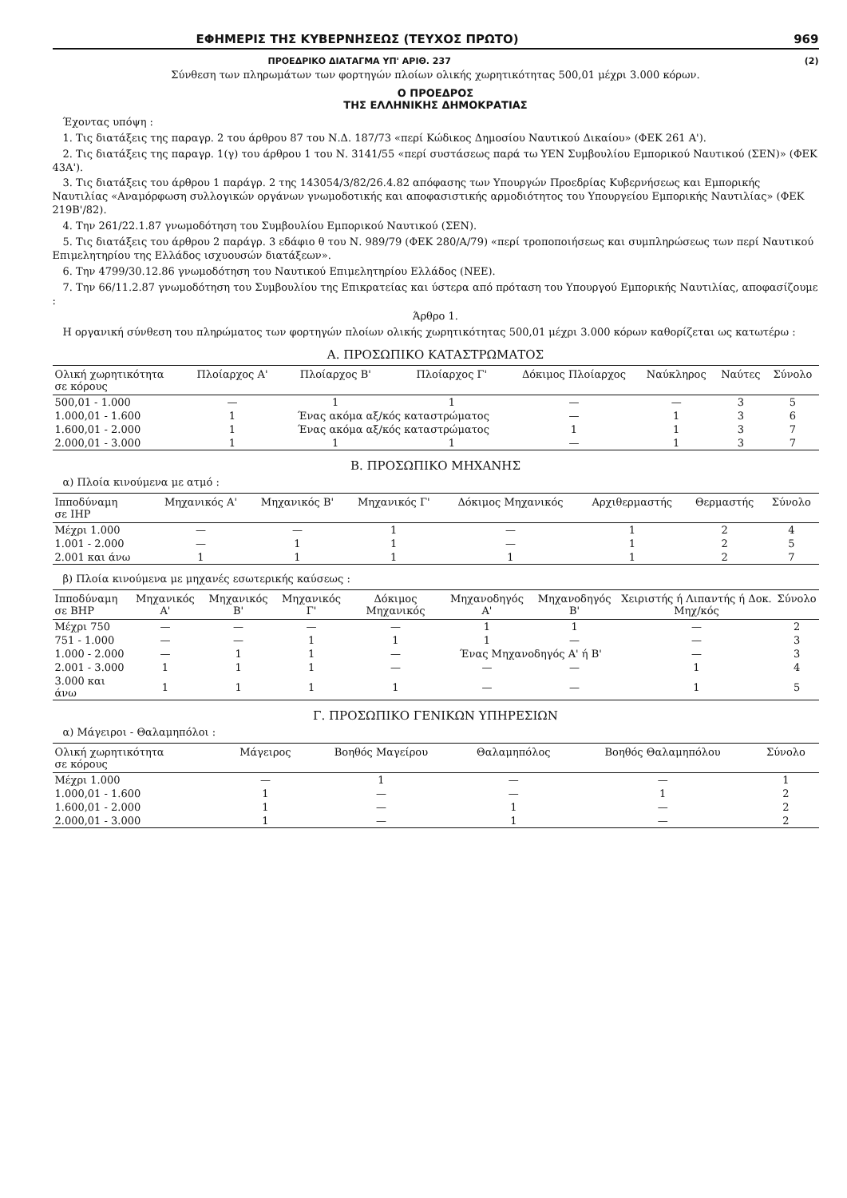ΕΦΗΜΕΡΙΣ ΤΗΣ ΚΥΒΕΡΝΗΣΕΩΣ (ΤΕΥΧΟΣ ΠΡΩΤΟ) 969
ΠΡΟΕΔΡΙΚΟ ΔΙΑΤΑΓΜΑ ΥΠ' ΑΡΙΘ. 237 (2)
Σύνθεση των πληρωμάτων των φορτηγών πλοίων ολικής χωρητικότητας 500,01 μέχρι 3.000 κόρων.
Ο ΠΡΟΕΔΡΟΣ
ΤΗΣ ΕΛΛΗΝΙΚΗΣ ΔΗΜΟΚΡΑΤΙΑΣ
 Έχοντας υπόψη :
 1. Τις διατάξεις της παραγρ. 2 του άρθρου 87 του Ν.Δ. 187/73 «περί Κώδικος Δημοσίου Ναυτικού Δικαίου» (ΦΕΚ 261 Α').
 2. Τις διατάξεις της παραγρ. 1(γ) του άρθρου 1 του Ν. 3141/55 «περί συστάσεως παρά τω ΥΕΝ Συμβουλίου Εμπορικού Ναυτικού (ΣΕΝ)» (ΦΕΚ 43Α').
 3. Τις διατάξεις του άρθρου 1 παράγρ. 2 της 143054/3/82/26.4.82 απόφασης των Υπουργών Προεδρίας Κυβερνήσεως και Εμπορικής Ναυτιλίας «Αναμόρφωση συλλογικών οργάνων γνωμοδοτικής και αποφασιστικής αρμοδιότητος του Υπουργείου Εμπορικής Ναυτιλίας» (ΦΕΚ 219Β'/82).
 4. Την 261/22.1.87 γνωμοδότηση του Συμβουλίου Εμπορικού Ναυτικού (ΣΕΝ).
 5. Τις διατάξεις του άρθρου 2 παράγρ. 3 εδάφιο θ του Ν. 989/79 (ΦΕΚ 280/Α/79) «περί τροποποιήσεως και συμπληρώσεως των περί Ναυτικού Επιμελητηρίου της Ελλάδος ισχυουσών διατάξεων».
 6. Την 4799/30.12.86 γνωμοδότηση του Ναυτικού Επιμελητηρίου Ελλάδος (ΝΕΕ).
 7. Την 66/11.2.87 γνωμοδότηση του Συμβουλίου της Επικρατείας και ύστερα από πρόταση του Υπουργού Εμπορικής Ναυτιλίας, αποφασίζουμε :
Άρθρο 1.
 Η οργανική σύνθεση του πληρώματος των φορτηγών πλοίων ολικής χωρητικότητας 500,01 μέχρι 3.000 κόρων καθορίζεται ως κατωτέρω :
Α. ΠΡΟΣΩΠΙΚΟ ΚΑΤΑΣΤΡΩΜΑΤΟΣ
| Ολική χωρητικότητα σε κόρους | Πλοίαρχος Α' | Πλοίαρχος Β' | Πλοίαρχος Γ' | Δόκιμος Πλοίαρχος | Ναύκληρος | Ναύτες | Σύνολο |
| --- | --- | --- | --- | --- | --- | --- | --- |
| 500,01 - 1.000 | — | 1 | 1 | — | — | 3 | 5 |
| 1.000,01 - 1.600 | 1 | Ένας ακόμα αξ/κός καταστρώματος | | — | 1 | 3 | 6 |
| 1.600,01 - 2.000 | 1 | Ένας ακόμα αξ/κός καταστρώματος | | 1 | 1 | 3 | 7 |
| 2.000,01 - 3.000 | 1 | 1 | 1 | — | 1 | 3 | 7 |
Β. ΠΡΟΣΩΠΙΚΟ ΜΗΧΑΝΗΣ
 α) Πλοία κινούμενα με ατμό :
| Ιπποδύναμη σε ΙΗΡ | Μηχανικός Α' | Μηχανικός Β' | Μηχανικός Γ' | Δόκιμος Μηχανικός | Αρχιθερμαστής | Θερμαστής | Σύνολο |
| --- | --- | --- | --- | --- | --- | --- | --- |
| Μέχρι 1.000 | — | — | 1 | — | 1 | 2 | 4 |
| 1.001 - 2.000 | — | 1 | 1 | — | 1 | 2 | 5 |
| 2.001 και άνω | 1 | 1 | 1 | 1 | 1 | 2 | 7 |
 β) Πλοία κινούμενα με μηχανές εσωτερικής καύσεως :
| Ιπποδύναμη σε ΒΗΡ | Μηχανικός Α' | Μηχανικός Β' | Μηχανικός Γ' | Δόκιμος Μηχανικός | Μηχανοδηγός Α' | Μηχανοδηγός Β' | Χειριστής ή Λιπαντής ή Δοκ. Μηχ/κός | Σύνολο |
| --- | --- | --- | --- | --- | --- | --- | --- | --- |
| Μέχρι 750 | — | — | — | — | 1 | 1 | — | 2 |
| 751 - 1.000 | — | — | 1 | 1 | 1 | — | — | 3 |
| 1.000 - 2.000 | — | 1 | 1 | — | Ένας Μηχανοδηγός Α' ή Β' | | — | 3 |
| 2.001 - 3.000 | 1 | 1 | 1 | — | — | — | 1 | 4 |
| 3.000 και άνω | 1 | 1 | 1 | 1 | — | — | 1 | 5 |
Γ. ΠΡΟΣΩΠΙΚΟ ΓΕΝΙΚΩΝ ΥΠΗΡΕΣΙΩΝ
 α) Μάγειροι - Θαλαμηπόλοι :
| Ολική χωρητικότητα σε κόρους | Μάγειρος | Βοηθός Μαγείρου | Θαλαμηπόλος | Βοηθός Θαλαμηπόλου | Σύνολο |
| --- | --- | --- | --- | --- | --- |
| Μέχρι 1.000 | — | 1 | — | — | 1 |
| 1.000,01 - 1.600 | 1 | — | — | 1 | 2 |
| 1.600,01 - 2.000 | 1 | — | 1 | — | 2 |
| 2.000,01 - 3.000 | 1 | — | 1 | — | 2 |